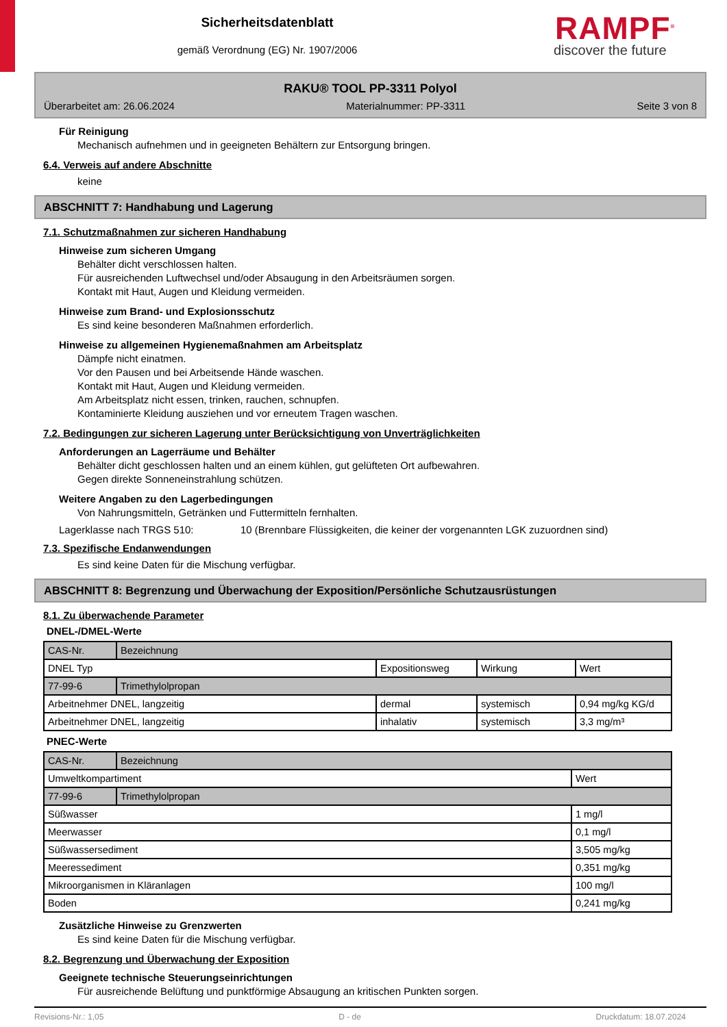Sicherheitsdatenblatt
gemäß Verordnung (EG) Nr. 1907/2006
RAMPF<sup>®</sup>
discover the future
RAKU® TOOL PP-3311 Polyol
Überarbeitet am: 26.06.2024 Materialnummer: PP-3311 Seite 3 von 8
Für Reinigung
Mechanisch aufnehmen und in geeigneten Behältern zur Entsorgung bringen.
6.4. Verweis auf andere Abschnitte
keine
ABSCHNITT 7: Handhabung und Lagerung
7.1. Schutzmaßnahmen zur sicheren Handhabung
Hinweise zum sicheren Umgang
Behälter dicht verschlossen halten.
Für ausreichenden Luftwechsel und/oder Absaugung in den Arbeitsräumen sorgen.
Kontakt mit Haut, Augen und Kleidung vermeiden.
Hinweise zum Brand- und Explosionsschutz
Es sind keine besonderen Maßnahmen erforderlich.
Hinweise zu allgemeinen Hygienemaßnahmen am Arbeitsplatz
Dämpfe nicht einatmen.
Vor den Pausen und bei Arbeitsende Hände waschen.
Kontakt mit Haut, Augen und Kleidung vermeiden.
Am Arbeitsplatz nicht essen, trinken, rauchen, schnupfen.
Kontaminierte Kleidung ausziehen und vor erneutem Tragen waschen.
7.2. Bedingungen zur sicheren Lagerung unter Berücksichtigung von Unverträglichkeiten
Anforderungen an Lagerräume und Behälter
Behälter dicht geschlossen halten und an einem kühlen, gut gelüfteten Ort aufbewahren.
Gegen direkte Sonneneinstrahlung schützen.
Weitere Angaben zu den Lagerbedingungen
Von Nahrungsmitteln, Getränken und Futtermitteln fernhalten.
Lagerklasse nach TRGS 510: 10 (Brennbare Flüssigkeiten, die keiner der vorgenannten LGK zuzuordnen sind)
7.3. Spezifische Endanwendungen
Es sind keine Daten für die Mischung verfügbar.
ABSCHNITT 8: Begrenzung und Überwachung der Exposition/Persönliche Schutzausrüstungen
8.1. Zu überwachende Parameter
DNEL-/DMEL-Werte
| CAS-Nr. | Bezeichnung | | | |
| DNEL Typ | | Expositionsweg | Wirkung | Wert |
| 77-99-6 | Trimethylolpropan | | | |
| Arbeitnehmer DNEL, langzeitig | | dermal | systemisch | 0,94 mg/kg KG/d |
| Arbeitnehmer DNEL, langzeitig | | inhalativ | systemisch | 3,3 mg/m³ |
PNEC-Werte
| CAS-Nr. | Bezeichnung | |
| Umweltkompartiment | | Wert |
| 77-99-6 | Trimethylolpropan | |
| Süßwasser | | 1 mg/l |
| Meerwasser | | 0,1 mg/l |
| Süßwassersediment | | 3,505 mg/kg |
| Meeressediment | | 0,351 mg/kg |
| Mikroorganismen in Kläranlagen | | 100 mg/l |
| Boden | | 0,241 mg/kg |
Zusätzliche Hinweise zu Grenzwerten
Es sind keine Daten für die Mischung verfügbar.
8.2. Begrenzung und Überwachung der Exposition
Geeignete technische Steuerungseinrichtungen
Für ausreichende Belüftung und punktförmige Absaugung an kritischen Punkten sorgen.
Revisions-Nr.: 1,05 D - de Druckdatum: 18.07.2024